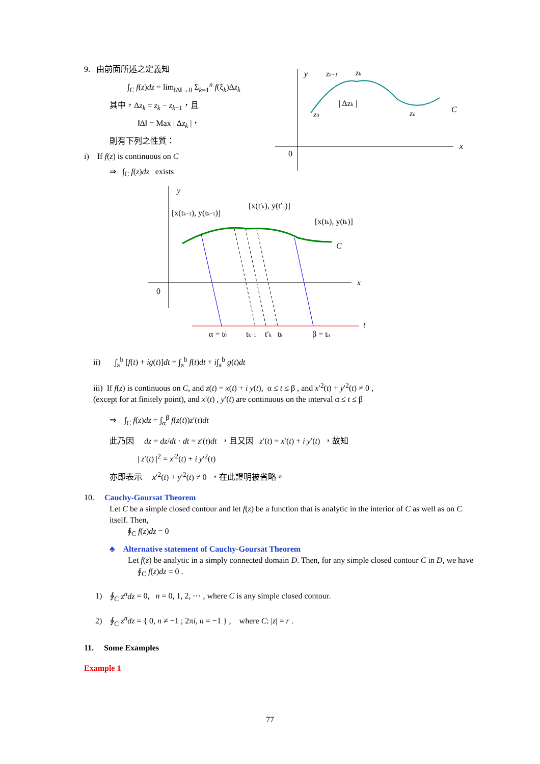9. 由前面所述之定義知
∫<sub>C</sub> f(z)dz = lim<sub>‖Δ‖→0</sub> Σ<sub>k=1</sub><sup>n</sup> f(ξ<sub>k</sub>)Δz<sub>k</sub>
其中，Δz<sub>k</sub> = z<sub>k</sub> − z<sub>k−1</sub>，且
‖Δ‖ = Max | Δz<sub>k</sub> |，
則有下列之性質：
i) If f(z) is continuous on C
⇒ ∫<sub>C</sub> f(z)dz exists
y
x
0
zk−1
zk
| Δzk |
z0
zn
C
y
x
0
t
[x(tk−1), y(tk−1)]
[x(t′k), y(t′k)]
[x(tk), y(tk)]
C
α = t0
tk−1
t′k
tk
β = tn
ii) ∫<sub>a</sub><sup>b</sup> [f(t) + ig(t)]dt = ∫<sub>a</sub><sup>b</sup> f(t)dt + i∫<sub>a</sub><sup>b</sup> g(t)dt
iii) If f(z) is continuous on C, and z(t) = x(t) + i y(t), α ≤ t ≤ β , and x′<sup>2</sup>(t) + y′<sup>2</sup>(t) ≠ 0 ,
(except for at finitely point), and x′(t) , y′(t) are continuous on the interval α ≤ t ≤ β
⇒ ∫<sub>C</sub> f(z)dz = ∫<sub>α</sub><sup>β</sup> f(z(t))z′(t)dt
此乃因 dz = dz/dt · dt = z′(t)dt ，且又因 z′(t) = x′(t) + i y′(t) ，故知
| z′(t) |<sup>2</sup> = x′<sup>2</sup>(t) + i y′<sup>2</sup>(t)
亦即表示 x′<sup>2</sup>(t) + y′<sup>2</sup>(t) ≠ 0 ，在此證明被省略。
10. Cauchy-Goursat Theorem
Let C be a simple closed contour and let f(z) be a function that is analytic in the interior of C as well as on C itself. Then,
∮<sub>C</sub> f(z)dz = 0
♣ Alternative statement of Cauchy-Goursat Theorem
Let f(z) be analytic in a simply connected domain D. Then, for any simple closed contour C in D, we have
∮<sub>C</sub> f(z)dz = 0 .
1) ∮<sub>C</sub> z<sup>n</sup>dz = 0, n = 0, 1, 2, ⋯ , where C is any simple closed contour.
2) ∮<sub>C</sub> z<sup>n</sup>dz = { 0, n ≠ −1 ; 2πi, n = −1 } , where C: |z| = r .
11. Some Examples
Example 1
77